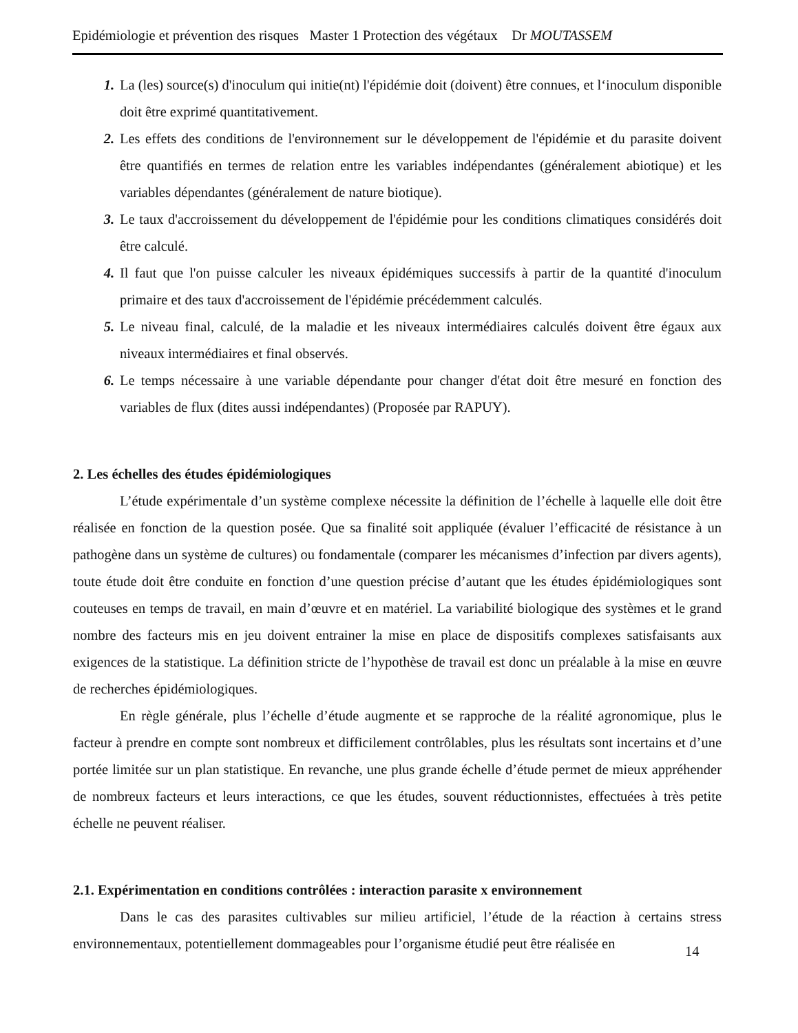Epidémiologie et prévention des risques Master 1 Protection des végétaux Dr MOUTASSEM
1. La (les) source(s) d'inoculum qui initie(nt) l'épidémie doit (doivent) être connues, et l‘inoculum disponible doit être exprimé quantitativement.
2. Les effets des conditions de l'environnement sur le développement de l'épidémie et du parasite doivent être quantifiés en termes de relation entre les variables indépendantes (généralement abiotique) et les variables dépendantes (généralement de nature biotique).
3. Le taux d'accroissement du développement de l'épidémie pour les conditions climatiques considérés doit être calculé.
4. Il faut que l'on puisse calculer les niveaux épidémiques successifs à partir de la quantité d'inoculum primaire et des taux d'accroissement de l'épidémie précédemment calculés.
5. Le niveau final, calculé, de la maladie et les niveaux intermédiaires calculés doivent être égaux aux niveaux intermédiaires et final observés.
6. Le temps nécessaire à une variable dépendante pour changer d'état doit être mesuré en fonction des variables de flux (dites aussi indépendantes) (Proposée par RAPUY).
2. Les échelles des études épidémiologiques
L’étude expérimentale d’un système complexe nécessite la définition de l’échelle à laquelle elle doit être réalisée en fonction de la question posée. Que sa finalité soit appliquée (évaluer l’efficacité de résistance à un pathogène dans un système de cultures) ou fondamentale (comparer les mécanismes d’infection par divers agents), toute étude doit être conduite en fonction d’une question précise d’autant que les études épidémiologiques sont couteuses en temps de travail, en main d’œuvre et en matériel. La variabilité biologique des systèmes et le grand nombre des facteurs mis en jeu doivent entrainer la mise en place de dispositifs complexes satisfaisants aux exigences de la statistique. La définition stricte de l’hypothèse de travail est donc un préalable à la mise en œuvre de recherches épidémiologiques.
En règle générale, plus l’échelle d’étude augmente et se rapproche de la réalité agronomique, plus le facteur à prendre en compte sont nombreux et difficilement contrôlables, plus les résultats sont incertains et d’une portée limitée sur un plan statistique. En revanche, une plus grande échelle d’étude permet de mieux appréhender de nombreux facteurs et leurs interactions, ce que les études, souvent réductionnistes, effectuées à très petite échelle ne peuvent réaliser.
2.1. Expérimentation en conditions contrôlées : interaction parasite x environnement
Dans le cas des parasites cultivables sur milieu artificiel, l’étude de la réaction à certains stress environnementaux, potentiellement dommageables pour l’organisme étudié peut être réalisée en
14